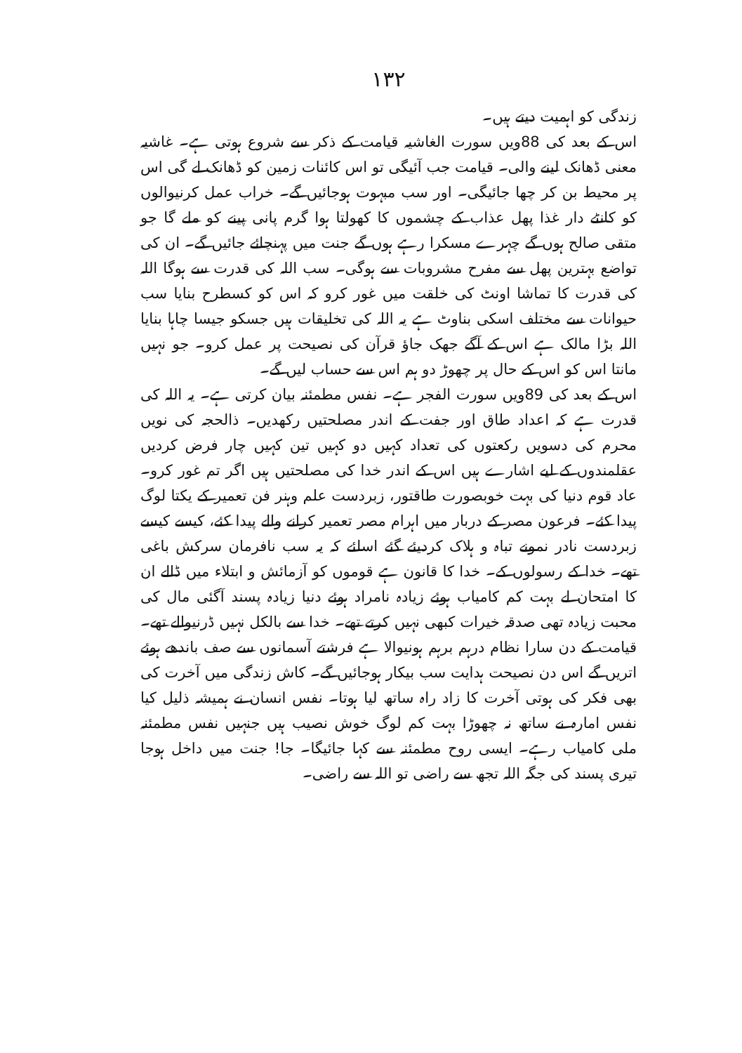۱۳۲
زندگی کو اہمیت دیتے ہیں۔
اس کے بعد کی 88ویں سورت الغاشیہ قیامت کے ذکر سے شروع ہوتی ہے۔ غاشیہ معنی ڈھانک لینے والی۔ قیامت جب آئیگی تو اس کائنات زمین کو ڈھانک لے گی اس پر محیط بن کر چھا جائیگی۔ اور سب مبہوت ہوجائیں گے۔ خراب عمل کرنیوالوں کو کانٹے دار غذا پھل عذاب کے چشموں کا کھولتا ہوا گرم پانی پینے کو ملے گا جو متقی صالح ہوں گے چہرے مسکرا رہے ہوں گے جنت میں پہنچائے جائیں گے۔ ان کی تواضع بہترین پھل سے مفرح مشروبات سے ہوگی۔ سب اللہ کی قدرت سے ہوگا اللہ کی قدرت کا تماشا اونٹ کی خلقت میں غور کرو کہ اس کو کسطرح بنایا سب حیوانات سے مختلف اسکی بناوٹ ہے یہ اللہ کی تخلیقات ہیں جسکو جیسا چاہا بنایا اللہ بڑا مالک ہے اس کے آگے جھک جاؤ قرآن کی نصیحت پر عمل کرو۔ جو نہیں مانتا اس کو اس کے حال پر چھوڑ دو ہم اس سے حساب لیں گے۔
اس کے بعد کی 89ویں سورت الفجر ہے۔ نفس مطمئنہ بیان کرتی ہے۔ یہ اللہ کی قدرت ہے کہ اعداد طاق اور جفت کے اندر مصلحتیں رکھدیں۔ ذالحجہ کی نویں محرم کی دسویں رکعتوں کی تعداد کہیں دو کہیں تین کہیں چار فرض کردیں عقلمندوں کے لیے اشارے ہیں اس کے اندر خدا کی مصلحتیں ہیں اگر تم غور کرو۔ عاد قوم دنیا کی بہت خوبصورت طاقتور، زبردست علم وہنر فن تعمیر کے یکتا لوگ پیدا کئے۔ فرعون مصر کے دربار میں اہرام مصر تعمیر کرانے والے پیدا کئے، کیسے کیسے زبردست نادر نمونے تباہ و ہلاک کردیئے گئے اسلئے کہ یہ سب نافرمان سرکش باغی تھے۔ خدا کے رسولوں کے۔ خدا کا قانون ہے قوموں کو آزمائش و ابتلاء میں ڈالے ان کا امتحان لے بہت کم کامیاب ہوئے زیادہ نامراد ہوئے دنیا زیادہ پسند آگئی مال کی محبت زیادہ تھی صدقہ خیرات کبھی نہیں کرتے تھے۔ خدا سے بالکل نہیں ڈرنیوالے تھے۔ قیامت کے دن سارا نظام درہم برہم ہونیوالا ہے فرشتے آسمانوں سے صف باندھے ہوئے اتریں گے اس دن نصیحت ہدایت سب بیکار ہوجائیں گے۔ کاش زندگی میں آخرت کی بھی فکر کی ہوتی آخرت کا زاد راہ ساتھ لیا ہوتا۔ نفس انسان نے ہمیشہ ذلیل کیا نفس امارہ نے ساتھ نہ چھوڑا بہت کم لوگ خوش نصیب ہیں جنہیں نفس مطمئنہ ملی کامیاب رہے۔ ایسی روح مطمئنہ سے کہا جائیگا۔ جا! جنت میں داخل ہوجا تیری پسند کی جگہ اللہ تجھ سے راضی تو اللہ سے راضی۔